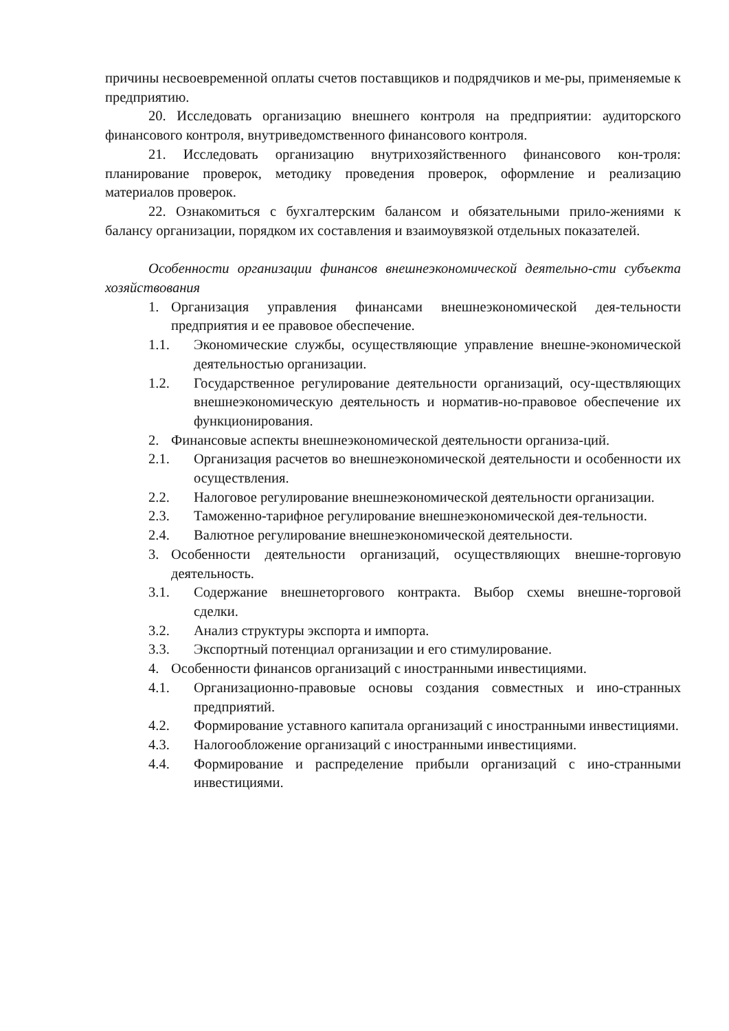причины несвоевременной оплаты счетов поставщиков и подрядчиков и ме-ры, применяемые к предприятию.
20. Исследовать организацию внешнего контроля на предприятии: аудиторского финансового контроля, внутриведомственного финансового контроля.
21. Исследовать организацию внутрихозяйственного финансового кон-троля: планирование проверок, методику проведения проверок, оформление и реализацию материалов проверок.
22. Ознакомиться с бухгалтерским балансом и обязательными прило-жениями к балансу организации, порядком их составления и взаимоувязкой отдельных показателей.
Особенности организации финансов внешнеэкономической деятельно-сти субъекта хозяйствования
1. Организация управления финансами внешнеэкономической дея-тельности предприятия и ее правовое обеспечение.
1.1. Экономические службы, осуществляющие управление внешне-экономической деятельностью организации.
1.2. Государственное регулирование деятельности организаций, осу-ществляющих внешнеэкономическую деятельность и норматив-но-правовое обеспечение их функционирования.
2. Финансовые аспекты внешнеэкономической деятельности организа-ций.
2.1. Организация расчетов во внешнеэкономической деятельности и особенности их осуществления.
2.2. Налоговое регулирование внешнеэкономической деятельности организации.
2.3. Таможенно-тарифное регулирование внешнеэкономической дея-тельности.
2.4. Валютное регулирование внешнеэкономической деятельности.
3. Особенности деятельности организаций, осуществляющих внешне-торговую деятельность.
3.1. Содержание внешнеторгового контракта. Выбор схемы внешне-торговой сделки.
3.2. Анализ структуры экспорта и импорта.
3.3. Экспортный потенциал организации и его стимулирование.
4. Особенности финансов организаций с иностранными инвестициями.
4.1. Организационно-правовые основы создания совместных и ино-странных предприятий.
4.2. Формирование уставного капитала организаций с иностранными инвестициями.
4.3. Налогообложение организаций с иностранными инвестициями.
4.4. Формирование и распределение прибыли организаций с ино-странными инвестициями.